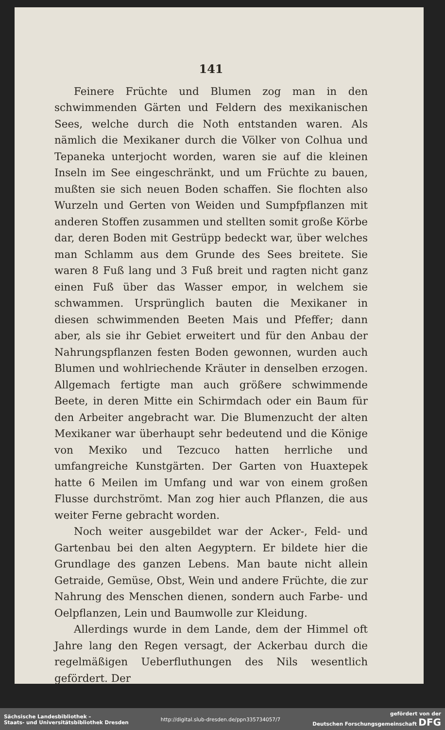141
Feinere Früchte und Blumen zog man in den schwimmenden Gärten und Feldern des mexikanischen Sees, welche durch die Noth entstanden waren. Als nämlich die Mexikaner durch die Völker von Colhua und Tepaneka unterjocht worden, waren sie auf die kleinen Inseln im See eingeschränkt, und um Früchte zu bauen, mußten sie sich neuen Boden schaffen. Sie flochten also Wurzeln und Gerten von Weiden und Sumpfpflanzen mit anderen Stoffen zusammen und stellten somit große Körbe dar, deren Boden mit Gestrüpp bedeckt war, über welches man Schlamm aus dem Grunde des Sees breitete. Sie waren 8 Fuß lang und 3 Fuß breit und ragten nicht ganz einen Fuß über das Wasser empor, in welchem sie schwammen. Ursprünglich bauten die Mexikaner in diesen schwimmenden Beeten Mais und Pfeffer; dann aber, als sie ihr Gebiet erweitert und für den Anbau der Nahrungspflanzen festen Boden gewonnen, wurden auch Blumen und wohlriechende Kräuter in denselben erzogen. Allgemach fertigte man auch größere schwimmende Beete, in deren Mitte ein Schirmdach oder ein Baum für den Arbeiter angebracht war. Die Blumenzucht der alten Mexikaner war überhaupt sehr bedeutend und die Könige von Mexiko und Tezcuco hatten herrliche und umfangreiche Kunstgärten. Der Garten von Huaxtepek hatte 6 Meilen im Umfang und war von einem großen Flusse durchströmt. Man zog hier auch Pflanzen, die aus weiter Ferne gebracht worden.
Noch weiter ausgebildet war der Acker-, Feld- und Gartenbau bei den alten Aegyptern. Er bildete hier die Grundlage des ganzen Lebens. Man baute nicht allein Getraide, Gemüse, Obst, Wein und andere Früchte, die zur Nahrung des Menschen dienen, sondern auch Farbe- und Oelpflanzen, Lein und Baumwolle zur Kleidung.
Allerdings wurde in dem Lande, dem der Himmel oft Jahre lang den Regen versagt, der Ackerbau durch die regelmäßigen Ueberfluthungen des Nils wesentlich gefördert. Der
Sächsische Landesbibliothek –
Staats- und Universitätsbibliothek Dresden
http://digital.slub-dresden.de/ppn335734057/7
gefördert von der
Deutschen Forschungsgemeinschaft DFG